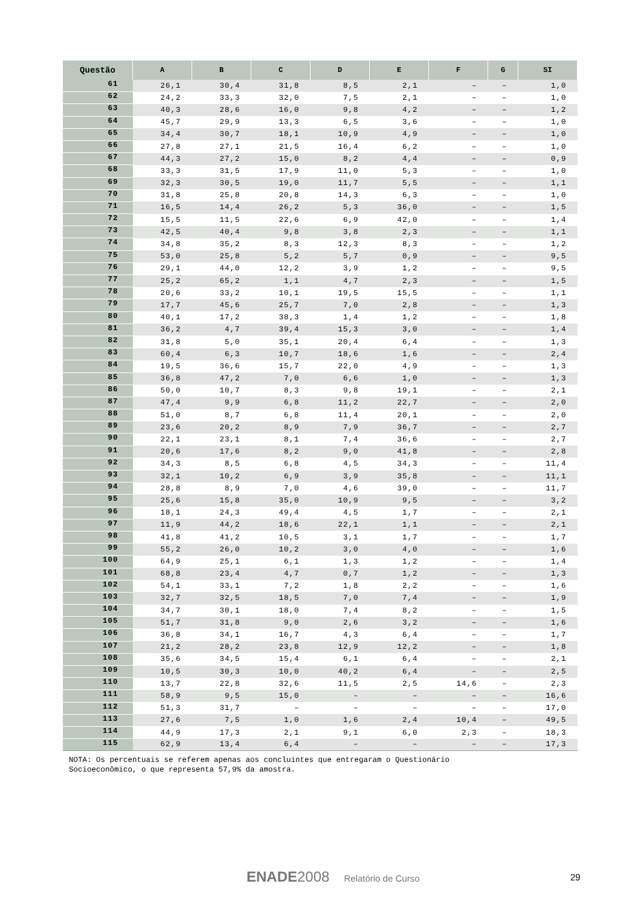| Questão | A | B | C | D | E | F | G | SI |
| --- | --- | --- | --- | --- | --- | --- | --- | --- |
| 61 | 26,1 | 30,4 | 31,8 | 8,5 | 2,1 | – | – | 1,0 |
| 62 | 24,2 | 33,3 | 32,0 | 7,5 | 2,1 | – | – | 1,0 |
| 63 | 40,3 | 28,6 | 16,0 | 9,8 | 4,2 | – | – | 1,2 |
| 64 | 45,7 | 29,9 | 13,3 | 6,5 | 3,6 | – | – | 1,0 |
| 65 | 34,4 | 30,7 | 18,1 | 10,9 | 4,9 | – | – | 1,0 |
| 66 | 27,8 | 27,1 | 21,5 | 16,4 | 6,2 | – | – | 1,0 |
| 67 | 44,3 | 27,2 | 15,0 | 8,2 | 4,4 | – | – | 0,9 |
| 68 | 33,3 | 31,5 | 17,9 | 11,0 | 5,3 | – | – | 1,0 |
| 69 | 32,3 | 30,5 | 19,0 | 11,7 | 5,5 | – | – | 1,1 |
| 70 | 31,8 | 25,8 | 20,8 | 14,3 | 6,3 | – | – | 1,0 |
| 71 | 16,5 | 14,4 | 26,2 | 5,3 | 36,0 | – | – | 1,5 |
| 72 | 15,5 | 11,5 | 22,6 | 6,9 | 42,0 | – | – | 1,4 |
| 73 | 42,5 | 40,4 | 9,8 | 3,8 | 2,3 | – | – | 1,1 |
| 74 | 34,8 | 35,2 | 8,3 | 12,3 | 8,3 | – | – | 1,2 |
| 75 | 53,0 | 25,8 | 5,2 | 5,7 | 0,9 | – | – | 9,5 |
| 76 | 29,1 | 44,0 | 12,2 | 3,9 | 1,2 | – | – | 9,5 |
| 77 | 25,2 | 65,2 | 1,1 | 4,7 | 2,3 | – | – | 1,5 |
| 78 | 20,6 | 33,2 | 10,1 | 19,5 | 15,5 | – | – | 1,1 |
| 79 | 17,7 | 45,6 | 25,7 | 7,0 | 2,8 | – | – | 1,3 |
| 80 | 40,1 | 17,2 | 38,3 | 1,4 | 1,2 | – | – | 1,8 |
| 81 | 36,2 | 4,7 | 39,4 | 15,3 | 3,0 | – | – | 1,4 |
| 82 | 31,8 | 5,0 | 35,1 | 20,4 | 6,4 | – | – | 1,3 |
| 83 | 60,4 | 6,3 | 10,7 | 18,6 | 1,6 | – | – | 2,4 |
| 84 | 19,5 | 36,6 | 15,7 | 22,0 | 4,9 | – | – | 1,3 |
| 85 | 36,8 | 47,2 | 7,0 | 6,6 | 1,0 | – | – | 1,3 |
| 86 | 50,0 | 10,7 | 8,3 | 9,8 | 19,1 | – | – | 2,1 |
| 87 | 47,4 | 9,9 | 6,8 | 11,2 | 22,7 | – | – | 2,0 |
| 88 | 51,0 | 8,7 | 6,8 | 11,4 | 20,1 | – | – | 2,0 |
| 89 | 23,6 | 20,2 | 8,9 | 7,9 | 36,7 | – | – | 2,7 |
| 90 | 22,1 | 23,1 | 8,1 | 7,4 | 36,6 | – | – | 2,7 |
| 91 | 20,6 | 17,6 | 8,2 | 9,0 | 41,8 | – | – | 2,8 |
| 92 | 34,3 | 8,5 | 6,8 | 4,5 | 34,3 | – | – | 11,4 |
| 93 | 32,1 | 10,2 | 6,9 | 3,9 | 35,8 | – | – | 11,1 |
| 94 | 28,8 | 8,9 | 7,0 | 4,6 | 39,0 | – | – | 11,7 |
| 95 | 25,6 | 15,8 | 35,0 | 10,9 | 9,5 | – | – | 3,2 |
| 96 | 18,1 | 24,3 | 49,4 | 4,5 | 1,7 | – | – | 2,1 |
| 97 | 11,9 | 44,2 | 18,6 | 22,1 | 1,1 | – | – | 2,1 |
| 98 | 41,8 | 41,2 | 10,5 | 3,1 | 1,7 | – | – | 1,7 |
| 99 | 55,2 | 26,0 | 10,2 | 3,0 | 4,0 | – | – | 1,6 |
| 100 | 64,9 | 25,1 | 6,1 | 1,3 | 1,2 | – | – | 1,4 |
| 101 | 68,8 | 23,4 | 4,7 | 0,7 | 1,2 | – | – | 1,3 |
| 102 | 54,1 | 33,1 | 7,2 | 1,8 | 2,2 | – | – | 1,6 |
| 103 | 32,7 | 32,5 | 18,5 | 7,0 | 7,4 | – | – | 1,9 |
| 104 | 34,7 | 30,1 | 18,0 | 7,4 | 8,2 | – | – | 1,5 |
| 105 | 51,7 | 31,8 | 9,0 | 2,6 | 3,2 | – | – | 1,6 |
| 106 | 36,8 | 34,1 | 16,7 | 4,3 | 6,4 | – | – | 1,7 |
| 107 | 21,2 | 28,2 | 23,8 | 12,9 | 12,2 | – | – | 1,8 |
| 108 | 35,6 | 34,5 | 15,4 | 6,1 | 6,4 | – | – | 2,1 |
| 109 | 10,5 | 30,3 | 10,0 | 40,2 | 6,4 | – | – | 2,5 |
| 110 | 13,7 | 22,8 | 32,6 | 11,5 | 2,5 | 14,6 | – | 2,3 |
| 111 | 58,9 | 9,5 | 15,0 | – | – | – | – | 16,6 |
| 112 | 51,3 | 31,7 | – | – | – | – | – | 17,0 |
| 113 | 27,6 | 7,5 | 1,0 | 1,6 | 2,4 | 10,4 | – | 49,5 |
| 114 | 44,9 | 17,3 | 2,1 | 9,1 | 6,0 | 2,3 | – | 18,3 |
| 115 | 62,9 | 13,4 | 6,4 | – | – | – | – | 17,3 |
NOTA: Os percentuais se referem apenas aos concluintes que entregaram o Questionário
Socioeconômico, o que representa 57,9% da amostra.
ENADE 2008 Relatório de Curso 29